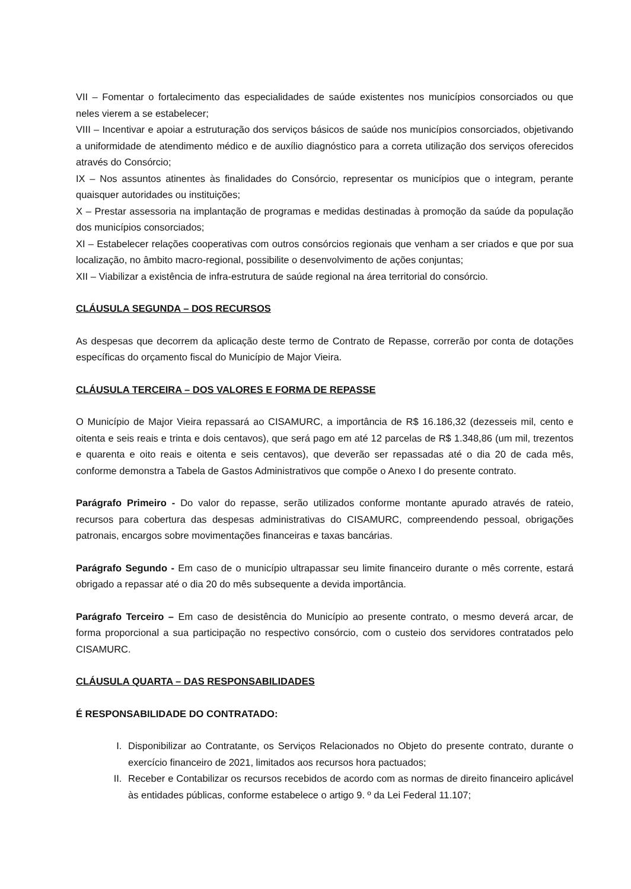VII – Fomentar o fortalecimento das especialidades de saúde existentes nos municípios consorciados ou que neles vierem a se estabelecer;
VIII – Incentivar e apoiar a estruturação dos serviços básicos de saúde nos municípios consorciados, objetivando a uniformidade de atendimento médico e de auxílio diagnóstico para a correta utilização dos serviços oferecidos através do Consórcio;
IX – Nos assuntos atinentes às finalidades do Consórcio, representar os municípios que o integram, perante quaisquer autoridades ou instituições;
X – Prestar assessoria na implantação de programas e medidas destinadas à promoção da saúde da população dos municípios consorciados;
XI – Estabelecer relações cooperativas com outros consórcios regionais que venham a ser criados e que por sua localização, no âmbito macro-regional, possibilite o desenvolvimento de ações conjuntas;
XII – Viabilizar a existência de infra-estrutura de saúde regional na área territorial do consórcio.
CLÁUSULA SEGUNDA – DOS RECURSOS
As despesas que decorrem da aplicação deste termo de Contrato de Repasse, correrão por conta de dotações específicas do orçamento fiscal do Município de Major Vieira.
CLÁUSULA TERCEIRA – DOS VALORES E FORMA DE REPASSE
O Município de Major Vieira repassará ao CISAMURC, a importância de R$ 16.186,32 (dezesseis mil, cento e oitenta e seis reais e trinta e dois centavos), que será pago em até 12 parcelas de R$ 1.348,86 (um mil, trezentos e quarenta e oito reais e oitenta e seis centavos), que deverão ser repassadas até o dia 20 de cada mês, conforme demonstra a Tabela de Gastos Administrativos que compõe o Anexo I do presente contrato.
Parágrafo Primeiro - Do valor do repasse, serão utilizados conforme montante apurado através de rateio, recursos para cobertura das despesas administrativas do CISAMURC, compreendendo pessoal, obrigações patronais, encargos sobre movimentações financeiras e taxas bancárias.
Parágrafo Segundo - Em caso de o município ultrapassar seu limite financeiro durante o mês corrente, estará obrigado a repassar até o dia 20 do mês subsequente a devida importância.
Parágrafo Terceiro – Em caso de desistência do Município ao presente contrato, o mesmo deverá arcar, de forma proporcional a sua participação no respectivo consórcio, com o custeio dos servidores contratados pelo CISAMURC.
CLÁUSULA QUARTA – DAS RESPONSABILIDADES
É RESPONSABILIDADE DO CONTRATADO:
I. Disponibilizar ao Contratante, os Serviços Relacionados no Objeto do presente contrato, durante o exercício financeiro de 2021, limitados aos recursos hora pactuados;
II. Receber e Contabilizar os recursos recebidos de acordo com as normas de direito financeiro aplicável às entidades públicas, conforme estabelece o artigo 9. º da Lei Federal 11.107;